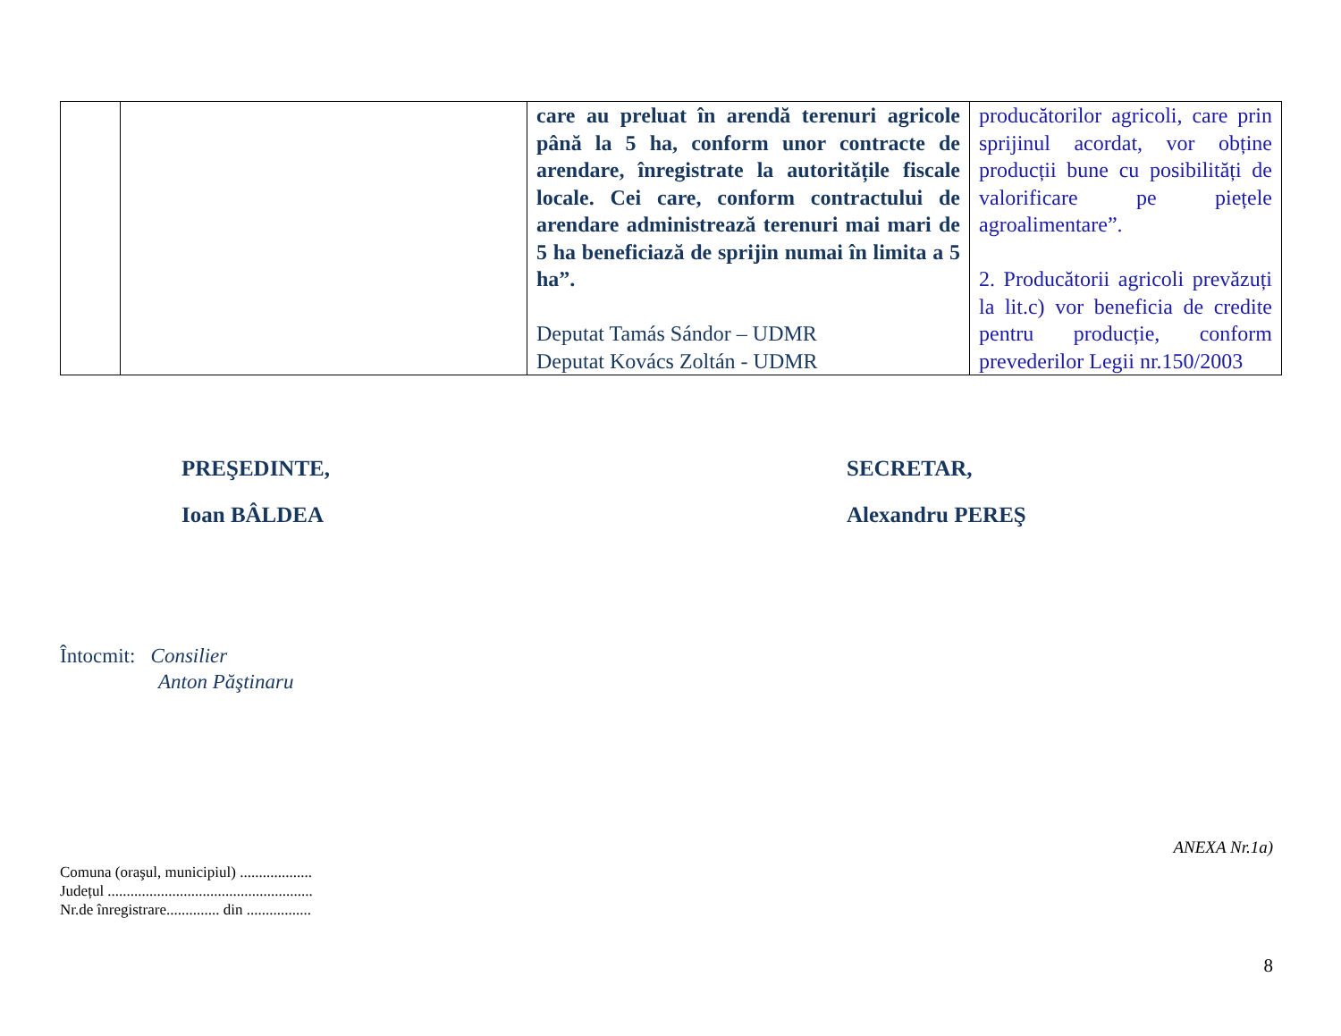| | | care au preluat în arendă terenuri agricole până la 5 ha, conform unor contracte de arendare, înregistrate la autoritățile fiscale locale. Cei care, conform contractului de arendare administrează terenuri mai mari de 5 ha beneficiază de sprijin numai în limita a 5 ha”. Deputat Tamás Sándor – UDMR Deputat Kovács Zoltán - UDMR | producătorilor agricoli, care prin sprijinul acordat, vor obține producții bune cu posibilități de valorificare pe piețele agroalimentare”. 2. Producătorii agricoli prevăzuți la lit.c) vor beneficia de credite pentru producție, conform prevederilor Legii nr.150/2003 |
PREŞEDINTE,
Ioan BÂLDEA
SECRETAR,
Alexandru PEREŞ
Întocmit: Consilier
Anton Păştinaru
Comuna (oraşul, municipiul) ...................
Județul ......................................................
Nr.de înregistrare.............. din .................
ANEXA Nr.1a)
8